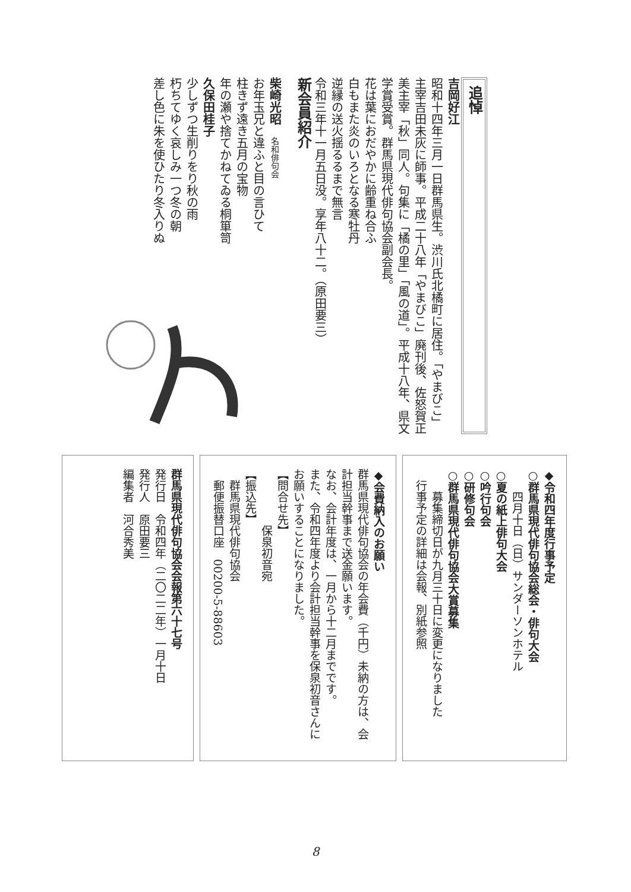追悼
吉岡好江
昭和十四年三月一日群馬県生。渋川氏北橘町に居住。「やまびこ」主宰吉田未灰に師事。平成二十八年「やまびこ」廃刊後、佐怒賀正美主宰「秋」同人。句集に「橘の里」「風の道」。平成十八年、県文学賞受賞。群馬県現代俳句協会副会長。
花は葉におだやかに齢重ね合ふ
白もまた炎のいろとなる寒牡丹
逆縁の送火揺るるまで無言
令和三年十一月五日没。享年八十二。（原田要三）
新会員紹介
柴崎光昭　名和俳句会
お年玉兄と違ふと目の言ひて
柱きず遠き五月の宝物
年の瀬や捨てかねてゐる桐箪笥
久保田桂子
少しずつ生削りをり秋の雨
朽ちてゆく哀しみ一つ冬の朝
差し色に朱を使ひたり冬入りぬ
◆令和四年度行事予定
○群馬県現代俳句協会総会・俳句大会
　　四月十日（日）サンダーソンホテル
○夏の紙上俳句大会
○吟行句会
○研修句会
○群馬県現代俳句協会大賞募集
　　募集締切日が九月三十日に変更になりました
　行事予定の詳細は会報、別紙参照
◆会費納入のお願い
群馬県現代俳句協会の年会費（千円）未納の方は、会計担当幹事まで送金願います。
なお、会計年度は、一月から十二月までです。
また、令和四年度より会計担当幹事を保泉初音さんにお願いすることになりました。
【問合せ先】
　　　　　保泉初音宛
【振込先】
　群馬県現代俳句協会
　郵便振替口座　00200-5-88603
群馬県現代俳句協会会報第六十七号
発行日　令和四年（二〇二二年）一月十日
発行人　原田要三
編集者　河合秀美
8